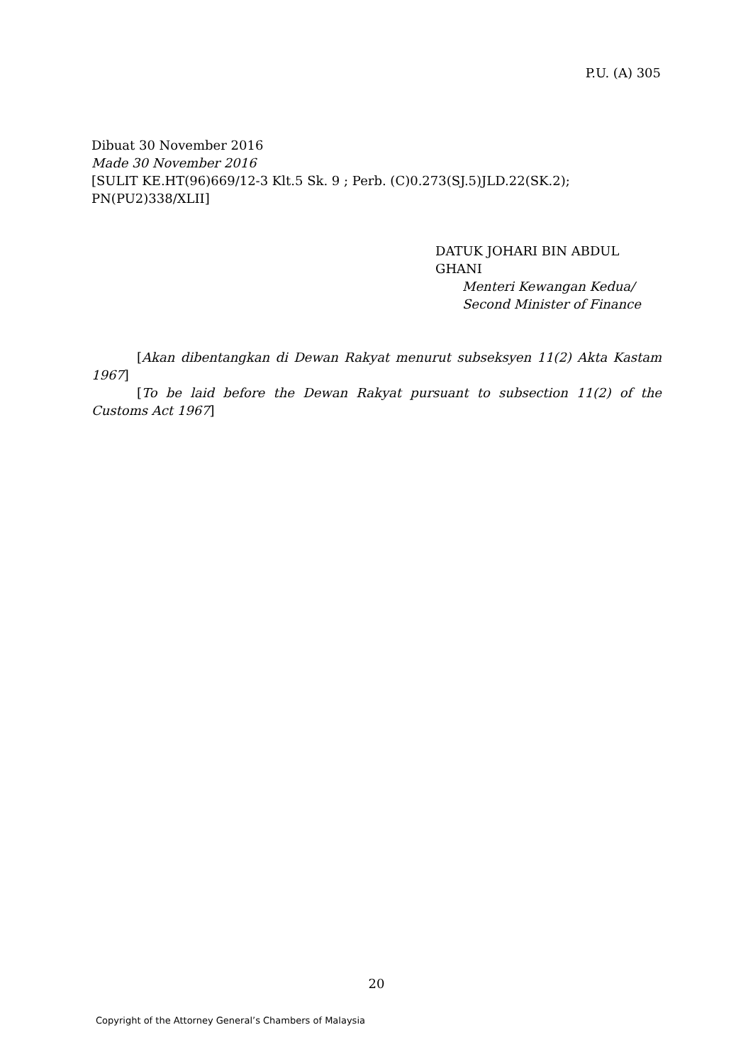P.U. (A) 305
Dibuat 30 November 2016
Made 30 November 2016
[SULIT KE.HT(96)669/12-3 Klt.5 Sk. 9 ; Perb. (C)0.273(SJ.5)JLD.22(SK.2); PN(PU2)338/XLII]
DATUK JOHARI BIN ABDUL GHANI
Menteri Kewangan Kedua/
Second Minister of Finance
[Akan dibentangkan di Dewan Rakyat menurut subseksyen 11(2) Akta Kastam 1967]
[To be laid before the Dewan Rakyat pursuant to subsection 11(2) of the Customs Act 1967]
20
Copyright of the Attorney General’s Chambers of Malaysia